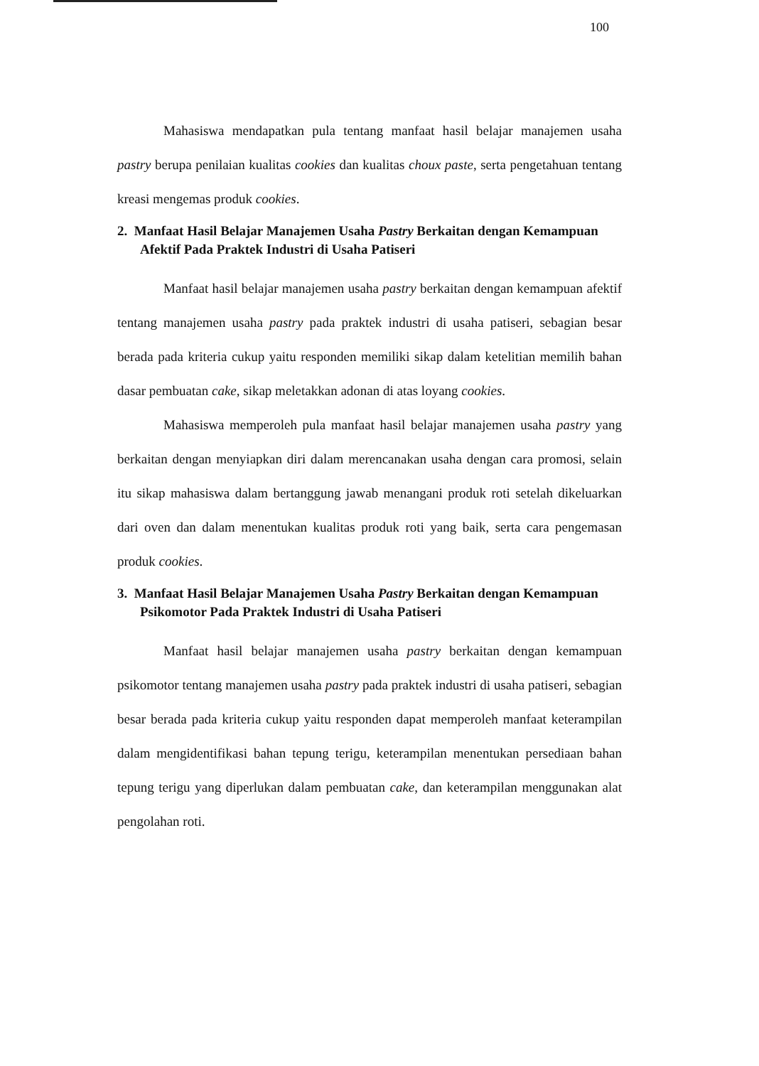100
Mahasiswa mendapatkan pula tentang manfaat hasil belajar manajemen usaha pastry berupa penilaian kualitas cookies dan kualitas choux paste, serta pengetahuan tentang kreasi mengemas produk cookies.
2. Manfaat Hasil Belajar Manajemen Usaha Pastry Berkaitan dengan Kemampuan Afektif Pada Praktek Industri di Usaha Patiseri
Manfaat hasil belajar manajemen usaha pastry berkaitan dengan kemampuan afektif tentang manajemen usaha pastry pada praktek industri di usaha patiseri, sebagian besar berada pada kriteria cukup yaitu responden memiliki sikap dalam ketelitian memilih bahan dasar pembuatan cake, sikap meletakkan adonan di atas loyang cookies.
Mahasiswa memperoleh pula manfaat hasil belajar manajemen usaha pastry yang berkaitan dengan menyiapkan diri dalam merencanakan usaha dengan cara promosi, selain itu sikap mahasiswa dalam bertanggung jawab menangani produk roti setelah dikeluarkan dari oven dan dalam menentukan kualitas produk roti yang baik, serta cara pengemasan produk cookies.
3. Manfaat Hasil Belajar Manajemen Usaha Pastry Berkaitan dengan Kemampuan Psikomotor Pada Praktek Industri di Usaha Patiseri
Manfaat hasil belajar manajemen usaha pastry berkaitan dengan kemampuan psikomotor tentang manajemen usaha pastry pada praktek industri di usaha patiseri, sebagian besar berada pada kriteria cukup yaitu responden dapat memperoleh manfaat keterampilan dalam mengidentifikasi bahan tepung terigu, keterampilan menentukan persediaan bahan tepung terigu yang diperlukan dalam pembuatan cake, dan keterampilan menggunakan alat pengolahan roti.